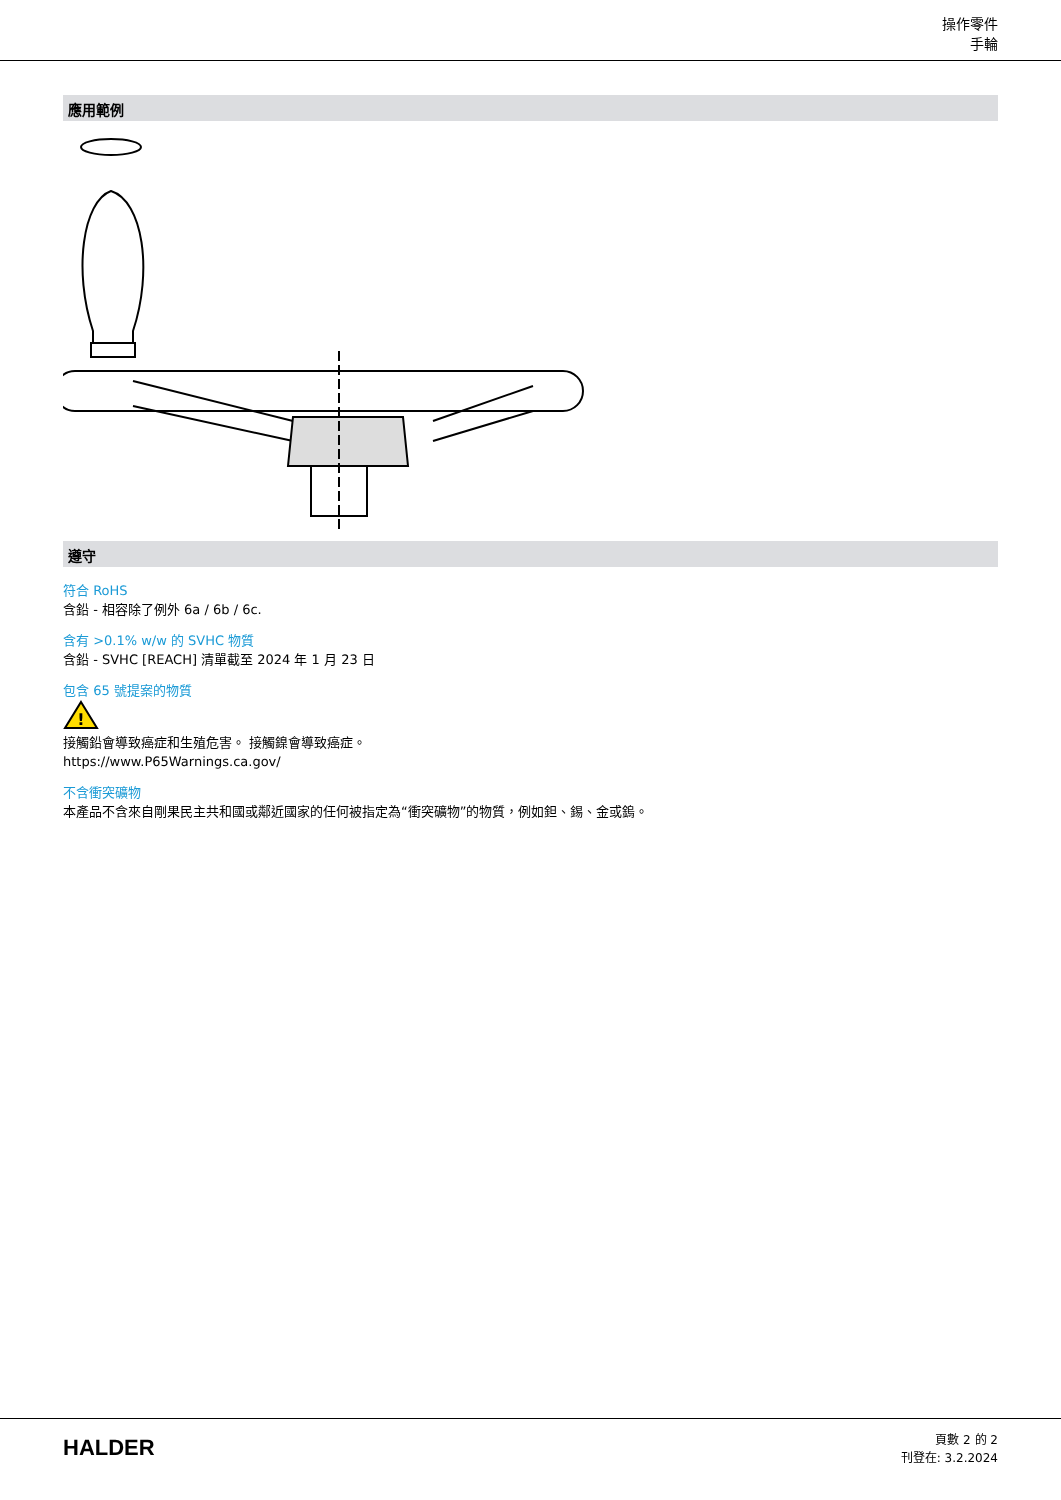操作零件
手輪
應用範例
遵守
符合 RoHS
含鉛 - 相容除了例外 6a / 6b / 6c.
含有 >0.1% w/w 的 SVHC 物質
含鉛 - SVHC [REACH] 清單截至 2024 年 1 月 23 日
包含 65 號提案的物質
!
接觸鉛會導致癌症和生殖危害。 接觸鎳會導致癌症。
https://www.P65Warnings.ca.gov/
不含衝突礦物
本產品不含來自剛果民主共和國或鄰近國家的任何被指定為“衝突礦物”的物質，例如鉭、錫、金或鎢。
HALDER
頁數 2 的 2
刊登在: 3.2.2024